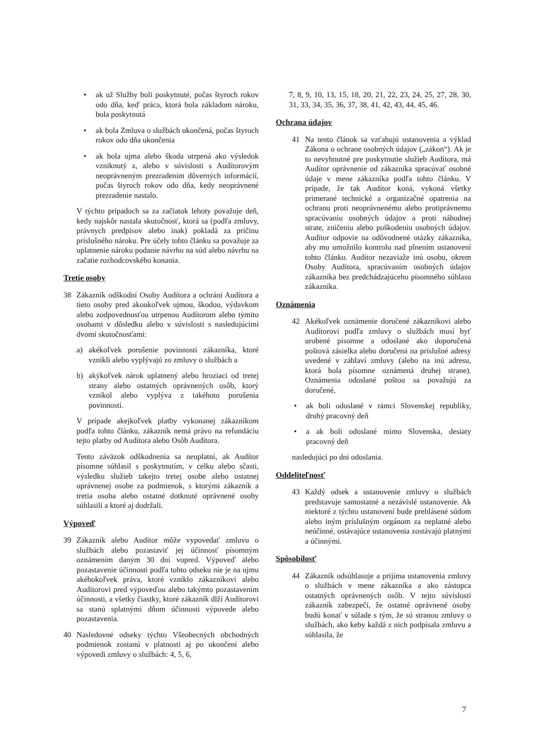• ak už Služby boli poskytnuté, počas štyroch rokov odo dňa, keď práca, ktorá bola základom nároku, bola poskytnutá
• ak bola Zmluva o službách ukončená, počas štyroch rokov odo dňa ukončenia
• ak bola ujma alebo škoda utrpená ako výsledok vzniknutý z, alebo v súvislosti s Audítorovým neoprávneným prezradením dôverných informácií, počas štyroch rokov odo dňa, kedy neoprávnené prezradenie nastalo.
V týchto prípadoch sa za začiatok lehoty považuje deň, kedy najskôr nastala skutočnosť, ktorá sa (podľa zmluvy, právnych predpisov alebo inak) pokladá za príčinu príslušného nároku. Pre účely tohto článku sa považuje za uplatnenie nároku podanie návrhu na súd alebo návrhu na začatie rozhodcovského konania.
Tretie osoby
38 Zákazník odškodní Osoby Audítora a ochráni Audítora a tieto osoby pred akoukoľvek ujmou, škodou, výdavkom alebo zodpovednosťou utrpenou Audítorom alebo týmito osobami v dôsledku alebo v súvislosti s nasledujúcimi dvomi skutočnosťami:
a) akékoľvek porušenie povinností zákazníka, ktoré vznikli alebo vyplývajú zo zmluvy o službách a
b) akýkoľvek nárok uplatnený alebo hroziaci od tretej strany alebo ostatných oprávnených osôb, ktorý vznikol alebo vyplýva z takéhoto porušenia povinností.
V prípade akejkoľvek platby vykonanej zákazníkom podľa tohto článku, zákazník nemá právo na refundáciu tejto platby od Audítora alebo Osôb Audítora.
Tento záväzok odškodnenia sa neuplatní, ak Audítor písomne súhlasil s poskytnutím, v celku alebo sčasti, výsledku služieb takejto tretej osobe alebo ostatnej oprávnenej osobe za podmienok, s ktorými zákazník a tretia osoba alebo ostatné dotknuté oprávnené osoby súhlasili a ktoré aj dodržali.
Výpoveď
39 Zákazník alebo Audítor môže vypovedať zmluvu o službách alebo pozastaviť jej účinnosť písomným oznámením daným 30 dní vopred. Výpoveď alebo pozastavenie účinnosti podľa tohto odseku nie je na ujmu akéhokoľvek práva, ktoré vzniklo zákazníkovi alebo Audítorovi pred výpoveďou alebo takýmto pozastavením účinnosti, a všetky čiastky, ktoré zákazník dlží Audítorovi sa stanú splatnými dňom účinnosti výpovede alebo pozastavenia.
40 Nasledovné odseky týchto Všeobecných obchodných podmienok zostanú v platnosti aj po ukončení alebo výpovedi zmluvy o službách: 4, 5, 6,
7, 8, 9, 10, 13, 15, 18, 20, 21, 22, 23, 24, 25, 27, 28, 30, 31, 33, 34, 35, 36, 37, 38, 41, 42, 43, 44, 45, 46.
Ochrana údajov
41 Na tento článok sa vzťahujú ustanovenia a výklad Zákona o ochrane osobných údajov („zákon“). Ak je to nevyhnutné pre poskytnutie služieb Audítora, má Audítor oprávnenie od zákazníka spracúvať osobné údaje v mene zákazníka podľa tohto článku. V prípade, že tak Audítor koná, vykoná všetky primerané technické a organizačné opatrenia na ochranu proti neoprávnenému alebo protiprávnemu spracúvaniu osobných údajov a proti náhodnej strate, zničeniu alebo poškodeniu osobných údajov. Audítor odpovie na odôvodnené otázky zákazníka, aby mu umožnilo kontrolu nad plnením ustanovení tohto článku. Audítor nezaviaže inú osobu, okrem Osoby Audítora, spracúvaním osobných údajov zákazníka bez predchádzajúceho písomného súhlasu zákazníka.
Oznámenia
42 Akékoľvek oznámenie doručené zákazníkovi alebo Audítorovi podľa zmluvy o službách musí byť urobené písomne a odoslané ako doporučená poštová zásielka alebo doručená na príslušné adresy uvedené v záhlaví zmluvy (alebo na inú adresu, ktorá bola písomne oznámená druhej strane). Oznámenia odoslané poštou sa považujú za doručené,
• ak boli odoslané v rámci Slovenskej republiky, druhý pracovný deň
• a ak boli odoslané mimo Slovenska, desiaty pracovný deň
nasledujúci po dni odoslania.
Oddeliteľnosť
43 Každý odsek a ustanovenie zmluvy o službách predstavuje samostatné a nezávislé ustanovenie. Ak niektoré z týchto ustanovení bude prehlásené súdom alebo iným príslušným orgánom za neplatné alebo neúčinné, ostávajúce ustanovenia zostávajú platnými a účinnými.
Spôsobilosť
44 Zákazník odsúhlasuje a prijíma ustanovenia zmluvy o službách v mene zákazníka a ako zástupca ostatných oprávnených osôb. V tejto súvislosti zákazník zabezpečí, že ostatné oprávnené osoby budú konať v súlade s tým, že sú stranou zmluvy o službách, ako keby každá z nich podpísala zmluvu a súhlasila, že
7